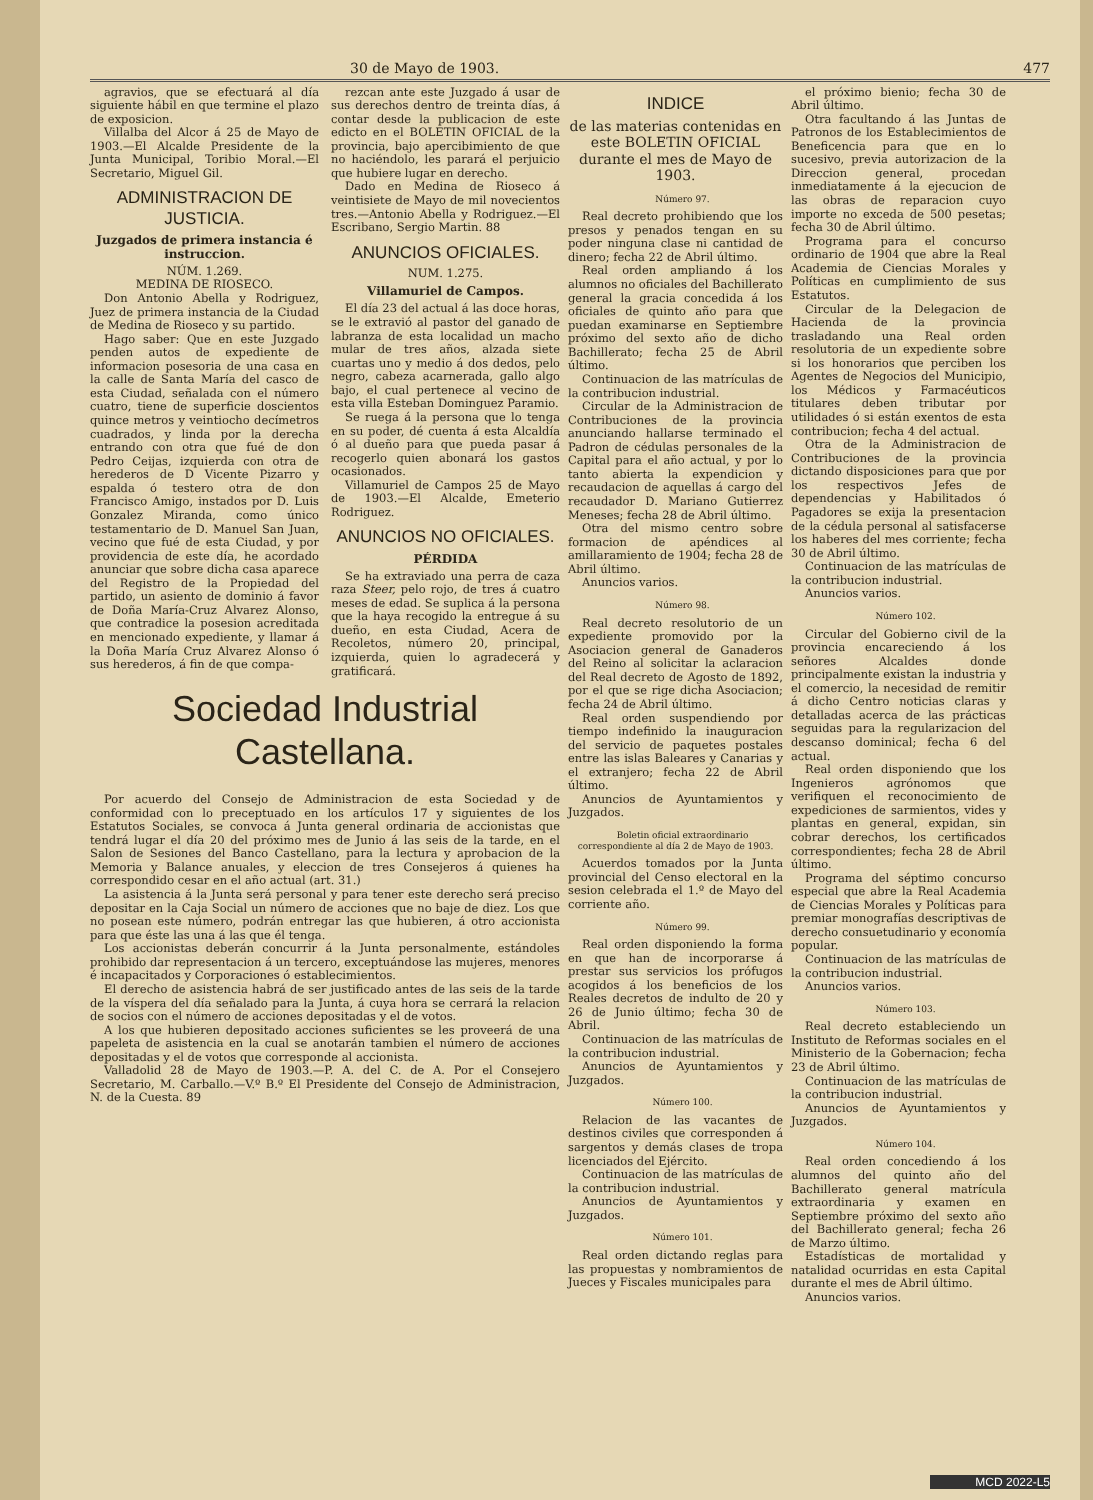30 de Mayo de 1903. 477
agravios, que se efectuará al día siguiente hábil en que termine el plazo de exposicion.
Villalba del Alcor á 25 de Mayo de 1903.—El Alcalde Presidente de la Junta Municipal, Toribio Moral.—El Secretario, Miguel Gil.
ADMINISTRACION DE JUSTICIA.
Juzgados de primera instancia é instruccion.
NÚM. 1.269.
MEDINA DE RIOSECO.
Don Antonio Abella y Rodriguez, Juez de primera instancia de la Ciudad de Medina de Rioseco y su partido.
Hago saber: Que en este Juzgado penden autos de expediente de informacion posesoria de una casa en la calle de Santa María del casco de esta Ciudad, señalada con el número cuatro, tiene de superficie doscientos quince metros y veintiocho decímetros cuadrados, y linda por la derecha entrando con otra que fué de don Pedro Ceijas, izquierda con otra de herederos de D Vicente Pizarro y espalda ó testero otra de don Francisco Amigo, instados por D. Luis Gonzalez Miranda, como único testamentario de D. Manuel San Juan, vecino que fué de esta Ciudad, y por providencia de este día, he acordado anunciar que sobre dicha casa aparece del Registro de la Propiedad del partido, un asiento de dominio á favor de Doña María-Cruz Alvarez Alonso, que contradice la posesion acreditada en mencionado expediente, y llamar á la Doña María Cruz Alvarez Alonso ó sus herederos, á fin de que compa-
rezcan ante este Juzgado á usar de sus derechos dentro de treinta días, á contar desde la publicacion de este edicto en el BOLETIN OFICIAL de la provincia, bajo apercibimiento de que no haciéndolo, les parará el perjuicio que hubiere lugar en derecho.
Dado en Medina de Rioseco á veintisiete de Mayo de mil novecientos tres.—Antonio Abella y Rodriguez.—El Escribano, Sergio Martin. 88
ANUNCIOS OFICIALES.
NUM. 1.275.
Villamuriel de Campos.
El día 23 del actual á las doce horas, se le extravió al pastor del ganado de labranza de esta localidad un macho mular de tres años, alzada siete cuartas uno y medio á dos dedos, pelo negro, cabeza acarnerada, gallo algo bajo, el cual pertenece al vecino de esta villa Esteban Dominguez Paramio.
Se ruega á la persona que lo tenga en su poder, dé cuenta á esta Alcaldía ó al dueño para que pueda pasar á recogerlo quien abonará los gastos ocasionados.
Villamuriel de Campos 25 de Mayo de 1903.—El Alcalde, Emeterio Rodriguez.
ANUNCIOS NO OFICIALES.
PÉRDIDA
Se ha extraviado una perra de caza raza Steer, pelo rojo, de tres á cuatro meses de edad. Se suplica á la persona que la haya recogido la entregue á su dueño, en esta Ciudad, Acera de Recoletos, número 20, principal, izquierda, quien lo agradecerá y gratificará.
Sociedad Industrial Castellana.
Por acuerdo del Consejo de Administracion de esta Sociedad y de conformidad con lo preceptuado en los artículos 17 y siguientes de los Estatutos Sociales, se convoca á Junta general ordinaria de accionistas que tendrá lugar el día 20 del próximo mes de Junio á las seis de la tarde, en el Salon de Sesiones del Banco Castellano, para la lectura y aprobacion de la Memoria y Balance anuales, y eleccion de tres Consejeros á quienes ha correspondido cesar en el año actual (art. 31.)
La asistencia á la Junta será personal y para tener este derecho será preciso depositar en la Caja Social un número de acciones que no baje de diez. Los que no posean este número, podrán entregar las que hubieren, á otro accionista para que éste las una á las que él tenga.
Los accionistas deberán concurrir á la Junta personalmente, estándoles prohibido dar representacion á un tercero, exceptuándose las mujeres, menores é incapacitados y Corporaciones ó establecimientos.
El derecho de asistencia habrá de ser justificado antes de las seis de la tarde de la víspera del día señalado para la Junta, á cuya hora se cerrará la relacion de socios con el número de acciones depositadas y el de votos.
A los que hubieren depositado acciones suficientes se les proveerá de una papeleta de asistencia en la cual se anotarán tambien el número de acciones depositadas y el de votos que corresponde al accionista.
Valladolid 28 de Mayo de 1903.—P. A. del C. de A. Por el Consejero Secretario, M. Carballo.—V.º B.º El Presidente del Consejo de Administracion, N. de la Cuesta. 89
INDICE
de las materias contenidas en este BOLETIN OFICIAL durante el mes de Mayo de 1903.
Número 97.
Real decreto prohibiendo que los presos y penados tengan en su poder ninguna clase ni cantidad de dinero; fecha 22 de Abril último.
Real orden ampliando á los alumnos no oficiales del Bachillerato general la gracia concedida á los oficiales de quinto año para que puedan examinarse en Septiembre próximo del sexto año de dicho Bachillerato; fecha 25 de Abril último.
Continuacion de las matrículas de la contribucion industrial.
Circular de la Administracion de Contribuciones de la provincia anunciando hallarse terminado el Padron de cédulas personales de la Capital para el año actual, y por lo tanto abierta la expendicion y recaudacion de aquellas á cargo del recaudador D. Mariano Gutierrez Meneses; fecha 28 de Abril último.
Otra del mismo centro sobre formacion de apéndices al amillaramiento de 1904; fecha 28 de Abril último.
Anuncios varios.
Número 98.
Real decreto resolutorio de un expediente promovido por la Asociacion general de Ganaderos del Reino al solicitar la aclaracion del Real decreto de Agosto de 1892, por el que se rige dicha Asociacion; fecha 24 de Abril último.
Real orden suspendiendo por tiempo indefinido la inauguracion del servicio de paquetes postales entre las islas Baleares y Canarias y el extranjero; fecha 22 de Abril último.
Anuncios de Ayuntamientos y Juzgados.
Boletin oficial extraordinario correspondiente al día 2 de Mayo de 1903.
Acuerdos tomados por la Junta provincial del Censo electoral en la sesion celebrada el 1.º de Mayo del corriente año.
Número 99.
Real orden disponiendo la forma en que han de incorporarse á prestar sus servicios los prófugos acogidos á los beneficios de los Reales decretos de indulto de 20 y 26 de Junio último; fecha 30 de Abril.
Continuacion de las matrículas de la contribucion industrial.
Anuncios de Ayuntamientos y Juzgados.
Número 100.
Relacion de las vacantes de destinos civiles que corresponden á sargentos y demás clases de tropa licenciados del Ejército.
Continuacion de las matrículas de la contribucion industrial.
Anuncios de Ayuntamientos y Juzgados.
Número 101.
Real orden dictando reglas para las propuestas y nombramientos de Jueces y Fiscales municipales para
el próximo bienio; fecha 30 de Abril último.
Otra facultando á las Juntas de Patronos de los Establecimientos de Beneficencia para que en lo sucesivo, previa autorizacion de la Direccion general, procedan inmediatamente á la ejecucion de las obras de reparacion cuyo importe no exceda de 500 pesetas; fecha 30 de Abril último.
Programa para el concurso ordinario de 1904 que abre la Real Academia de Ciencias Morales y Políticas en cumplimiento de sus Estatutos.
Circular de la Delegacion de Hacienda de la provincia trasladando una Real orden resolutoria de un expediente sobre si los honorarios que perciben los Agentes de Negocios del Municipio, los Médicos y Farmacéuticos titulares deben tributar por utilidades ó si están exentos de esta contribucion; fecha 4 del actual.
Otra de la Administracion de Contribuciones de la provincia dictando disposiciones para que por los respectivos Jefes de dependencias y Habilitados ó Pagadores se exija la presentacion de la cédula personal al satisfacerse los haberes del mes corriente; fecha 30 de Abril último.
Continuacion de las matrículas de la contribucion industrial.
Anuncios varios.
Número 102.
Circular del Gobierno civil de la provincia encareciendo á los señores Alcaldes donde principalmente existan la industria y el comercio, la necesidad de remitir á dicho Centro noticias claras y detalladas acerca de las prácticas seguidas para la regularizacion del descanso dominical; fecha 6 del actual.
Real orden disponiendo que los Ingenieros agrónomos que verifiquen el reconocimiento de expediciones de sarmientos, vides y plantas en general, expidan, sin cobrar derechos, los certificados correspondientes; fecha 28 de Abril último.
Programa del séptimo concurso especial que abre la Real Academia de Ciencias Morales y Políticas para premiar monografías descriptivas de derecho consuetudinario y economía popular.
Continuacion de las matrículas de la contribucion industrial.
Anuncios varios.
Número 103.
Real decreto estableciendo un Instituto de Reformas sociales en el Ministerio de la Gobernacion; fecha 23 de Abril último.
Continuacion de las matrículas de la contribucion industrial.
Anuncios de Ayuntamientos y Juzgados.
Número 104.
Real orden concediendo á los alumnos del quinto año del Bachillerato general matrícula extraordinaria y examen en Septiembre próximo del sexto año del Bachillerato general; fecha 26 de Marzo último.
Estadísticas de mortalidad y natalidad ocurridas en esta Capital durante el mes de Abril último.
Anuncios varios.
MCD 2022-L5